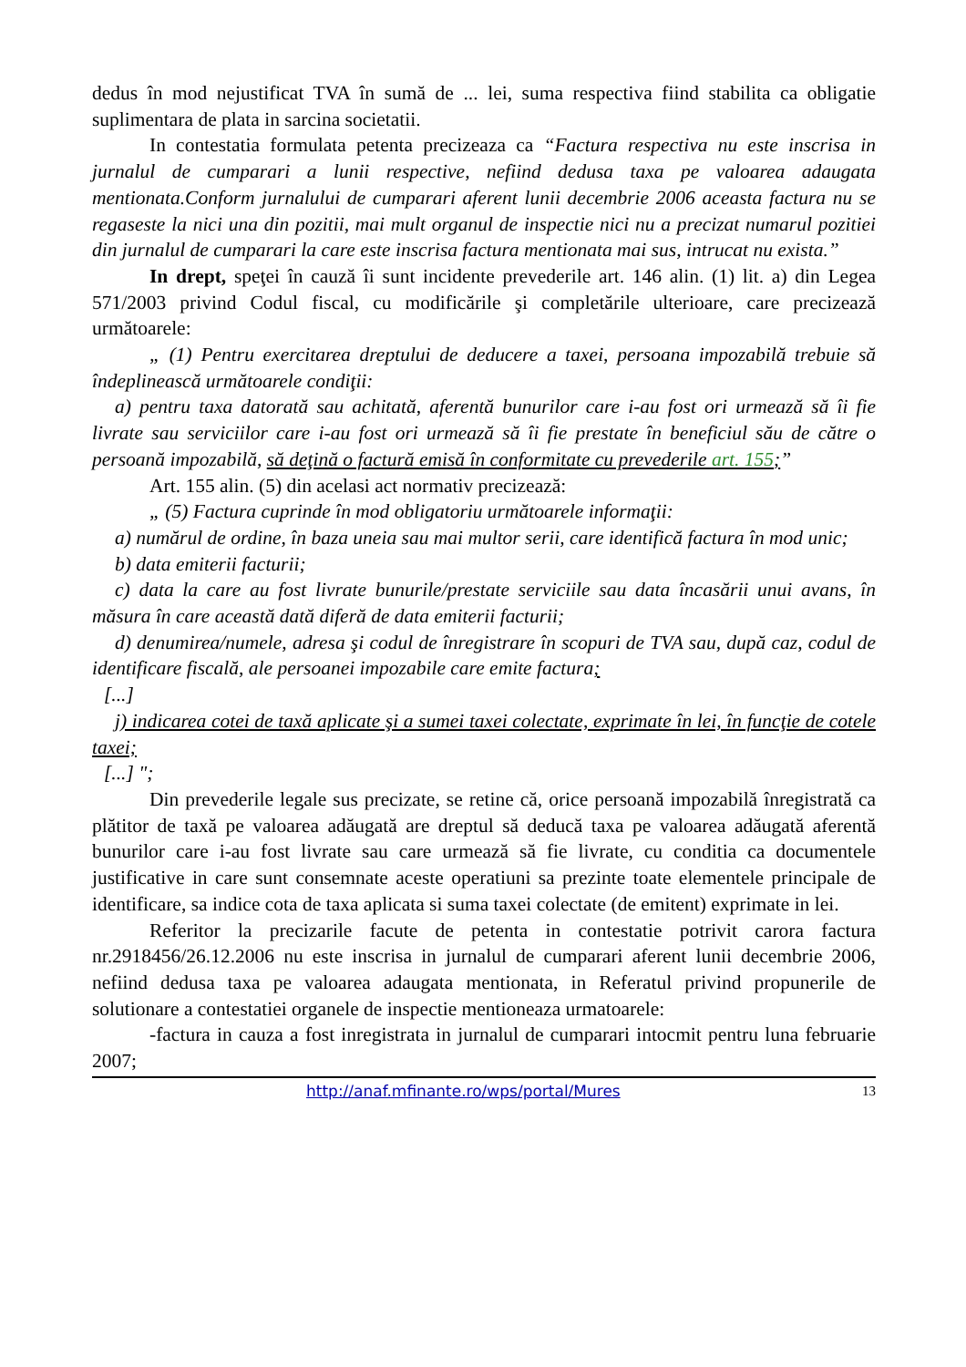dedus în mod nejustificat TVA în sumă de ... lei, suma respectiva fiind stabilita ca obligatie suplimentara de plata in sarcina societatii.
In contestatia formulata petenta precizeaza ca “Factura respectiva nu este inscrisa in jurnalul de cumparari a lunii respective, nefiind dedusa taxa pe valoarea adaugata mentionata.Conform jurnalului de cumparari aferent lunii decembrie 2006 aceasta factura nu se regaseste la nici una din pozitii, mai mult organul de inspectie nici nu a precizat numarul pozitiei din jurnalul de cumparari la care este inscrisa factura mentionata mai sus, intrucat nu exista.”
In drept, speţei în cauză îi sunt incidente prevederile art. 146 alin. (1) lit. a) din Legea 571/2003 privind Codul fiscal, cu modificările şi completările ulterioare, care precizează următoarele:
„ (1) Pentru exercitarea dreptului de deducere a taxei, persoana impozabilă trebuie să îndeplinească următoarele condiţii:
a) pentru taxa datorată sau achitată, aferentă bunurilor care i-au fost ori urmează să îi fie livrate sau serviciilor care i-au fost ori urmează să îi fie prestate în beneficiul său de către o persoană impozabilă, să deţină o factură emisă în conformitate cu prevederile art. 155;”
Art. 155 alin. (5) din acelasi act normativ precizează:
„ (5) Factura cuprinde în mod obligatoriu următoarele informaţii:
a) numărul de ordine, în baza uneia sau mai multor serii, care identifică factura în mod unic;
b) data emiterii facturii;
c) data la care au fost livrate bunurile/prestate serviciile sau data încasării unui avans, în măsura în care această dată diferă de data emiterii facturii;
d) denumirea/numele, adresa şi codul de înregistrare în scopuri de TVA sau, după caz, codul de identificare fiscală, ale persoanei impozabile care emite factura;
[...]
j) indicarea cotei de taxă aplicate şi a sumei taxei colectate, exprimate în lei, în funcţie de cotele taxei;
[...] ";
Din prevederile legale sus precizate, se retine că, orice persoană impozabilă înregistrată ca plătitor de taxă pe valoarea adăugată are dreptul să deducă taxa pe valoarea adăugată aferentă bunurilor care i-au fost livrate sau care urmează să fie livrate, cu conditia ca documentele justificative in care sunt consemnate aceste operatiuni sa prezinte toate elementele principale de identificare, sa indice cota de taxa aplicata si suma taxei colectate (de emitent) exprimate in lei.
Referitor la precizarile facute de petenta in contestatie potrivit carora factura nr.2918456/26.12.2006 nu este inscrisa in jurnalul de cumparari aferent lunii decembrie 2006, nefiind dedusa taxa pe valoarea adaugata mentionata, in Referatul privind propunerile de solutionare a contestatiei organele de inspectie mentioneaza urmatoarele:
-factura in cauza a fost inregistrata in jurnalul de cumparari intocmit pentru luna februarie 2007;
http://anaf.mfinante.ro/wps/portal/Mures 13